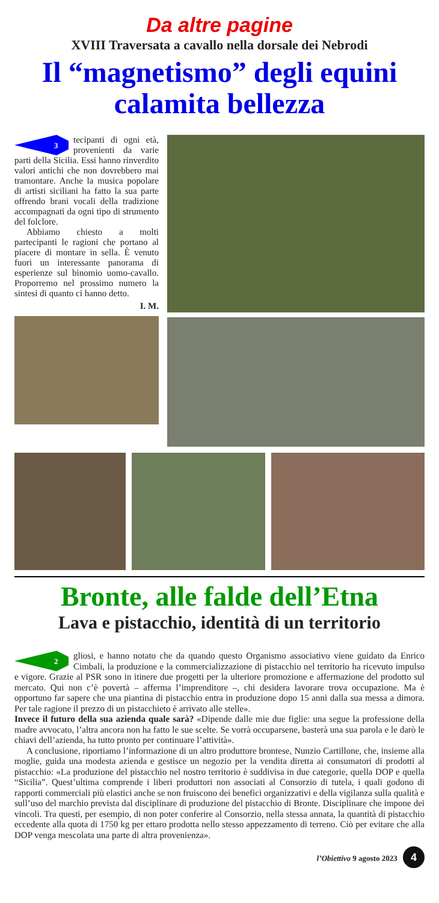Da altre pagine
XVIII Traversata a cavallo nella dorsale dei Nebrodi
Il “magnetismo” degli equini calamita bellezza
3
tecipanti di ogni età, provenienti da varie parti della Sicilia. Essi hanno rinverdito valori antichi che non dovrebbero mai tramontare. Anche la musica popolare di artisti siciliani ha fatto la sua parte offrendo brani vocali della tradizione accompagnati da ogni tipo di strumento del folclore.
Abbiamo chiesto a molti partecipanti le ragioni che portano al piacere di montare in sella. È venuto fuori un interessante panorama di esperienze sul binomio uomo-cavallo. Proporremo nel prossimo numero la sintesi di quanto ci hanno detto.
I. M.
Bronte, alle falde dell’Etna
Lava e pistacchio, identità di un territorio
2
gliosi, e hanno notato che da quando questo Organismo associativo viene guidato da Enrico Cimbali, la produzione e la commercializzazione di pistacchio nel territorio ha ricevuto impulso e vigore. Grazie al PSR sono in itinere due progetti per la ulteriore promozione e affermazione del prodotto sul mercato. Qui non c’è povertà – afferma l’imprenditore –, chi desidera lavorare trova occupazione. Ma è opportuno far sapere che una piantina di pistacchio entra in produzione dopo 15 anni dalla sua messa a dimora. Per tale ragione il prezzo di un pistacchieto è arrivato alle stelle».
Invece il futuro della sua azienda quale sarà? «Dipende dalle mie due figlie: una segue la professione della madre avvocato, l’altra ancora non ha fatto le sue scelte. Se vorrà occuparsene, basterà una sua parola e le darò le chiavi dell’azienda, ha tutto pronto per continuare l’attività».
A conclusione, riportiamo l’informazione di un altro produttore brontese, Nunzio Cartillone, che, insieme alla moglie, guida una modesta azienda e gestisce un negozio per la vendita diretta ai consumatori di prodotti al pistacchio: «La produzione del pistacchio nel nostro territorio è suddivisa in due categorie, quella DOP e quella “Sicilia”. Quest’ultima comprende i liberi produttori non associati al Consorzio di tutela, i quali godono di rapporti commerciali più elastici anche se non fruiscono dei benefici organizzativi e della vigilanza sulla qualità e sull’uso del marchio prevista dal disciplinare di produzione del pistacchio di Bronte. Disciplinare che impone dei vincoli. Tra questi, per esempio, di non poter conferire al Consorzio, nella stessa annata, la quantità di pistacchio eccedente alla quota di 1750 kg per ettaro prodotta nello stesso appezzamento di terreno. Ciò per evitare che alla DOP venga mescolata una parte di altra provenienza».
l’Obiettivo 9 agosto 2023 4